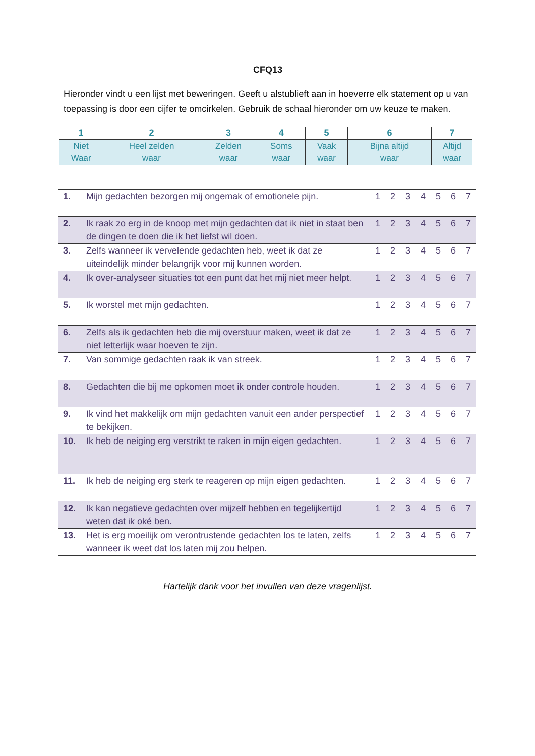CFQ13
Hieronder vindt u een lijst met beweringen. Geeft u alstublieft aan in hoeverre elk statement op u van toepassing is door een cijfer te omcirkelen. Gebruik de schaal hieronder om uw keuze te maken.
| 1 | 2 | 3 | 4 | 5 | 6 | 7 |
| --- | --- | --- | --- | --- | --- | --- |
| Niet Waar | Heel zelden waar | Zelden waar | Soms waar | Vaak waar | Bijna altijd waar | Altijd waar |
| 1. | Mijn gedachten bezorgen mij ongemak of emotionele pijn. | 1 | 2 | 3 | 4 | 5 | 6 | 7 |
| 2. | Ik raak zo erg in de knoop met mijn gedachten dat ik niet in staat ben de dingen te doen die ik het liefst wil doen. | 1 | 2 | 3 | 4 | 5 | 6 | 7 |
| 3. | Zelfs wanneer ik vervelende gedachten heb, weet ik dat ze uiteindelijk minder belangrijk voor mij kunnen worden. | 1 | 2 | 3 | 4 | 5 | 6 | 7 |
| 4. | Ik over-analyseer situaties tot een punt dat het mij niet meer helpt. | 1 | 2 | 3 | 4 | 5 | 6 | 7 |
| 5. | Ik worstel met mijn gedachten. | 1 | 2 | 3 | 4 | 5 | 6 | 7 |
| 6. | Zelfs als ik gedachten heb die mij overstuur maken, weet ik dat ze niet letterlijk waar hoeven te zijn. | 1 | 2 | 3 | 4 | 5 | 6 | 7 |
| 7. | Van sommige gedachten raak ik van streek. | 1 | 2 | 3 | 4 | 5 | 6 | 7 |
| 8. | Gedachten die bij me opkomen moet ik onder controle houden. | 1 | 2 | 3 | 4 | 5 | 6 | 7 |
| 9. | Ik vind het makkelijk om mijn gedachten vanuit een ander perspectief te bekijken. | 1 | 2 | 3 | 4 | 5 | 6 | 7 |
| 10. | Ik heb de neiging erg verstrikt te raken in mijn eigen gedachten. | 1 | 2 | 3 | 4 | 5 | 6 | 7 |
| 11. | Ik heb de neiging erg sterk te reageren op mijn eigen gedachten. | 1 | 2 | 3 | 4 | 5 | 6 | 7 |
| 12. | Ik kan negatieve gedachten over mijzelf hebben en tegelijkertijd weten dat ik oké ben. | 1 | 2 | 3 | 4 | 5 | 6 | 7 |
| 13. | Het is erg moeilijk om verontrustende gedachten los te laten, zelfs wanneer ik weet dat los laten mij zou helpen. | 1 | 2 | 3 | 4 | 5 | 6 | 7 |
Hartelijk dank voor het invullen van deze vragenlijst.